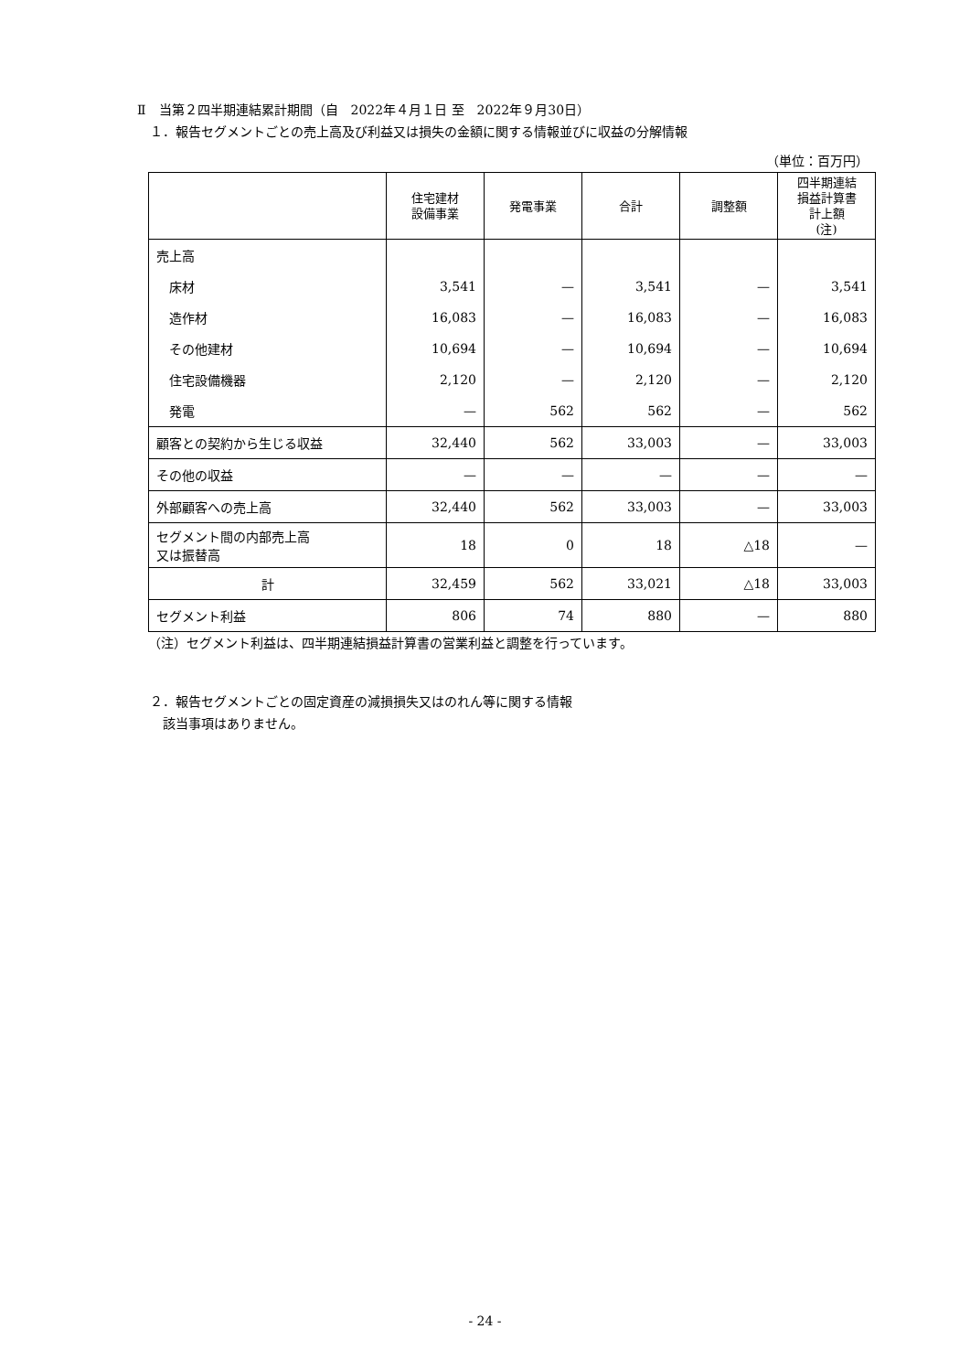Ⅱ　当第２四半期連結累計期間（自　2022年４月１日 至　2022年９月30日）
１．報告セグメントごとの売上高及び利益又は損失の金額に関する情報並びに収益の分解情報
（単位：百万円）
| | 住宅建材 設備事業 | 発電事業 | 合計 | 調整額 | 四半期連結 損益計算書 計上額 (注) |
| --- | --- | --- | --- | --- | --- |
| 売上高 | | | | | |
| 床材 | 3,541 | — | 3,541 | — | 3,541 |
| 造作材 | 16,083 | — | 16,083 | — | 16,083 |
| その他建材 | 10,694 | — | 10,694 | — | 10,694 |
| 住宅設備機器 | 2,120 | — | 2,120 | — | 2,120 |
| 発電 | — | 562 | 562 | — | 562 |
| 顧客との契約から生じる収益 | 32,440 | 562 | 33,003 | — | 33,003 |
| その他の収益 | — | — | — | — | — |
| 外部顧客への売上高 | 32,440 | 562 | 33,003 | — | 33,003 |
| セグメント間の内部売上高 又は振替高 | 18 | 0 | 18 | △18 | — |
| 計 | 32,459 | 562 | 33,021 | △18 | 33,003 |
| セグメント利益 | 806 | 74 | 880 | — | 880 |
（注）セグメント利益は、四半期連結損益計算書の営業利益と調整を行っています。
２．報告セグメントごとの固定資産の減損損失又はのれん等に関する情報
該当事項はありません。
- 24 -